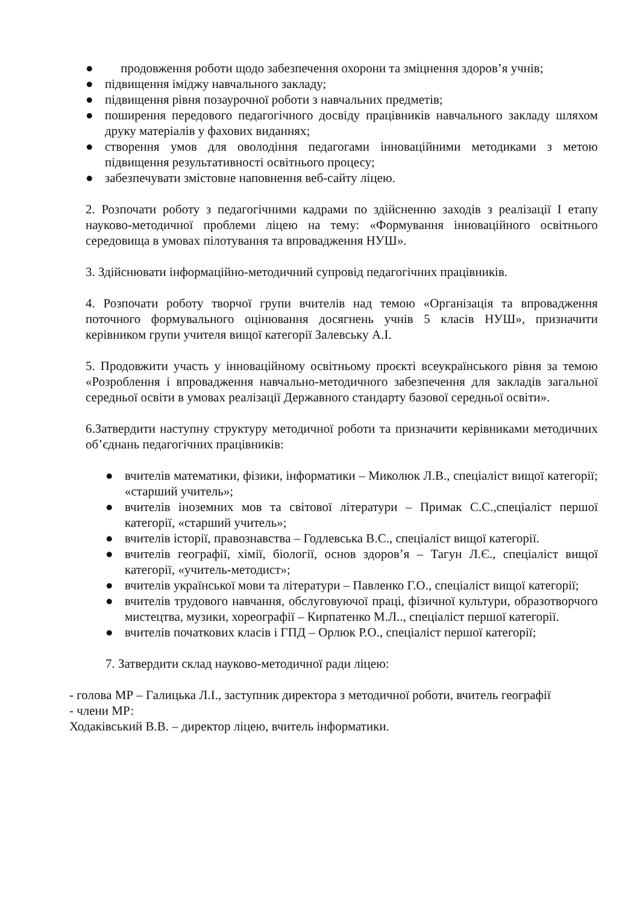● продовження роботи щодо забезпечення охорони та зміцнення здоров’я учнів;
● підвищення іміджу навчального закладу;
● підвищення рівня позаурочної роботи з навчальних предметів;
● поширення передового педагогічного досвіду працівників навчального закладу шляхом друку матеріалів у фахових виданнях;
● створення умов для оволодіння педагогами інноваційними методиками з метою підвищення результативності освітнього процесу;
● забезпечувати змістовне наповнення веб-сайту ліцею.
2. Розпочати роботу з педагогічними кадрами по здійсненню заходів з реалізації І етапу науково-методичної проблеми ліцею на тему: «Формування інноваційного освітнього середовища в умовах пілотування та впровадження НУШ».
3. Здійснювати інформаційно-методичний супровід педагогічних працівників.
4. Розпочати роботу творчої групи вчителів над темою «Організація та впровадження поточного формувального оцінювання досягнень учнів 5 класів НУШ», призначити керівником групи учителя вищої категорії Залевську А.І.
5. Продовжити участь у інноваційному освітньому проєкті всеукраїнського рівня за темою «Розроблення і впровадження навчально-методичного забезпечення для закладів загальної середньої освіти в умовах реалізації Державного стандарту базової середньої освіти».
6.Затвердити наступну структуру методичної роботи та призначити керівниками методичних об’єднань педагогічних працівників:
● вчителів математики, фізики, інформатики – Миколюк Л.В., спеціаліст вищої категорії; «старший учитель»;
● вчителів іноземних мов та світової літератури – Примак С.С.,спеціаліст першої категорії, «старший учитель»;
● вчителів історії, правознавства – Годлевська В.С., спеціаліст вищої категорії.
● вчителів географії, хімії, біології, основ здоров’я – Тагун Л.Є., спеціаліст вищої категорії, «учитель-методист»;
● вчителів української мови та літератури – Павленко Г.О., спеціаліст вищої категорії;
● вчителів трудового навчання, обслуговуючої праці, фізичної культури, образотворчого мистецтва, музики, хореографії – Кирпатенко М.Л.., спеціаліст першої категорії.
● вчителів початкових класів і ГПД – Орлюк Р.О., спеціаліст першої категорії;
7. Затвердити склад науково-методичної ради ліцею:
- голова МР – Галицька Л.І., заступник директора з методичної роботи, вчитель географії
- члени МР:
Ходаківський В.В. – директор ліцею, вчитель інформатики.